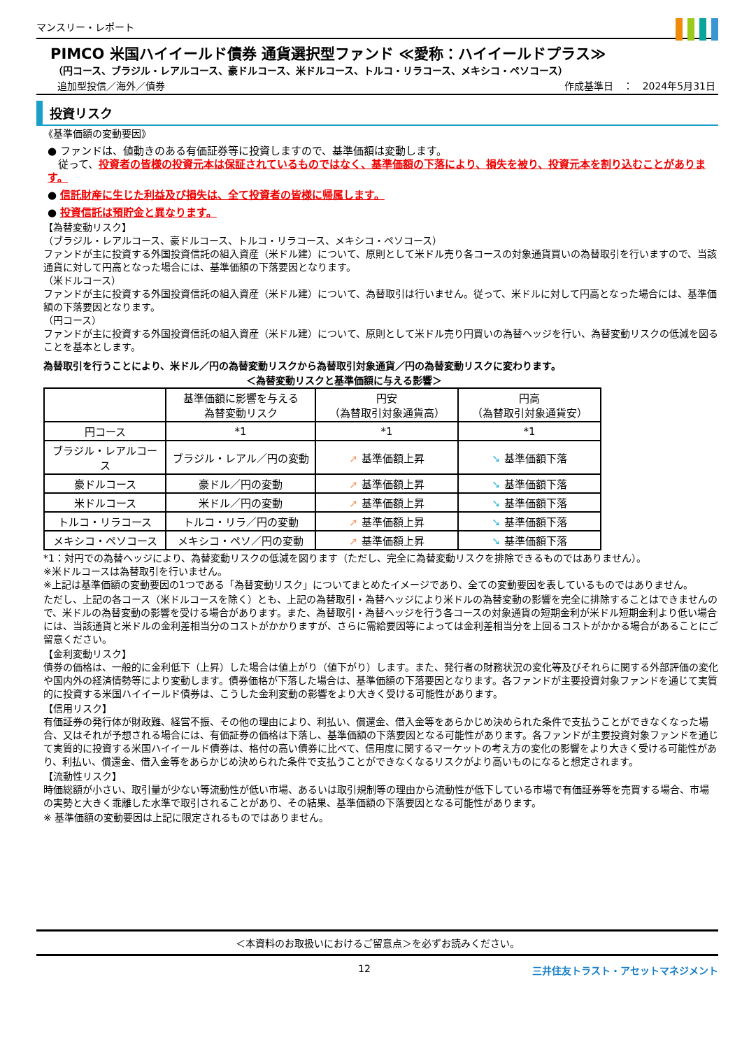マンスリー・レポート
PIMCO 米国ハイイールド債券 通貨選択型ファンド ≪愛称：ハイイールドプラス≫
（円コース、ブラジル・レアルコース、豪ドルコース、米ドルコース、トルコ・リラコース、メキシコ・ペソコース）
追加型投信／海外／債券 作成基準日　：　2024年5月31日
投資リスク
《基準価額の変動要因》
● ファンドは、値動きのある有価証券等に投資しますので、基準価額は変動します。
　従って、投資者の皆様の投資元本は保証されているものではなく、基準価額の下落により、損失を被り、投資元本を割り込むことがあります。
● 信託財産に生じた利益及び損失は、全て投資者の皆様に帰属します。
● 投資信託は預貯金と異なります。
【為替変動リスク】
（ブラジル・レアルコース、豪ドルコース、トルコ・リラコース、メキシコ・ペソコース）
ファンドが主に投資する外国投資信託の組入資産（米ドル建）について、原則として米ドル売り各コースの対象通貨買いの為替取引を行いますので、当該通貨に対して円高となった場合には、基準価額の下落要因となります。
（米ドルコース）
ファンドが主に投資する外国投資信託の組入資産（米ドル建）について、為替取引は行いません。従って、米ドルに対して円高となった場合には、基準価額の下落要因となります。
（円コース）
ファンドが主に投資する外国投資信託の組入資産（米ドル建）について、原則として米ドル売り円買いの為替ヘッジを行い、為替変動リスクの低減を図ることを基本とします。
為替取引を行うことにより、米ドル／円の為替変動リスクから為替取引対象通貨／円の為替変動リスクに変わります。
＜為替変動リスクと基準価額に与える影響＞
| | 基準価額に影響を与える 為替変動リスク | 円安 （為替取引対象通貨高） | 円高 （為替取引対象通貨安） |
| --- | --- | --- | --- |
| 円コース | *1 | *1 | *1 |
| ブラジル・レアルコース | ブラジル・レアル／円の変動 | ➚ 基準価額上昇 | ➘ 基準価額下落 |
| 豪ドルコース | 豪ドル／円の変動 | ➚ 基準価額上昇 | ➘ 基準価額下落 |
| 米ドルコース | 米ドル／円の変動 | ➚ 基準価額上昇 | ➘ 基準価額下落 |
| トルコ・リラコース | トルコ・リラ／円の変動 | ➚ 基準価額上昇 | ➘ 基準価額下落 |
| メキシコ・ペソコース | メキシコ・ペソ／円の変動 | ➚ 基準価額上昇 | ➘ 基準価額下落 |
*1：対円での為替ヘッジにより、為替変動リスクの低減を図ります（ただし、完全に為替変動リスクを排除できるものではありません）。
※米ドルコースは為替取引を行いません。
※上記は基準価額の変動要因の1つである「為替変動リスク」についてまとめたイメージであり、全ての変動要因を表しているものではありません。
ただし、上記の各コース（米ドルコースを除く）とも、上記の為替取引・為替ヘッジにより米ドルの為替変動の影響を完全に排除することはできませんので、米ドルの為替変動の影響を受ける場合があります。また、為替取引・為替ヘッジを行う各コースの対象通貨の短期金利が米ドル短期金利より低い場合には、当該通貨と米ドルの金利差相当分のコストがかかりますが、さらに需給要因等によっては金利差相当分を上回るコストがかかる場合があることにご留意ください。
【金利変動リスク】
債券の価格は、一般的に金利低下（上昇）した場合は値上がり（値下がり）します。また、発行者の財務状況の変化等及びそれらに関する外部評価の変化や国内外の経済情勢等により変動します。債券価格が下落した場合は、基準価額の下落要因となります。各ファンドが主要投資対象ファンドを通じて実質的に投資する米国ハイイールド債券は、こうした金利変動の影響をより大きく受ける可能性があります。
【信用リスク】
有価証券の発行体が財政難、経営不振、その他の理由により、利払い、償還金、借入金等をあらかじめ決められた条件で支払うことができなくなった場合、又はそれが予想される場合には、有価証券の価格は下落し、基準価額の下落要因となる可能性があります。各ファンドが主要投資対象ファンドを通じて実質的に投資する米国ハイイールド債券は、格付の高い債券に比べて、信用度に関するマーケットの考え方の変化の影響をより大きく受ける可能性があり、利払い、償還金、借入金等をあらかじめ決められた条件で支払うことができなくなるリスクがより高いものになると想定されます。
【流動性リスク】
時価総額が小さい、取引量が少ない等流動性が低い市場、あるいは取引規制等の理由から流動性が低下している市場で有価証券等を売買する場合、市場の実勢と大きく乖離した水準で取引されることがあり、その結果、基準価額の下落要因となる可能性があります。
※ 基準価額の変動要因は上記に限定されるものではありません。
＜本資料のお取扱いにおけるご留意点＞を必ずお読みください。
12 三井住友トラスト・アセットマネジメント